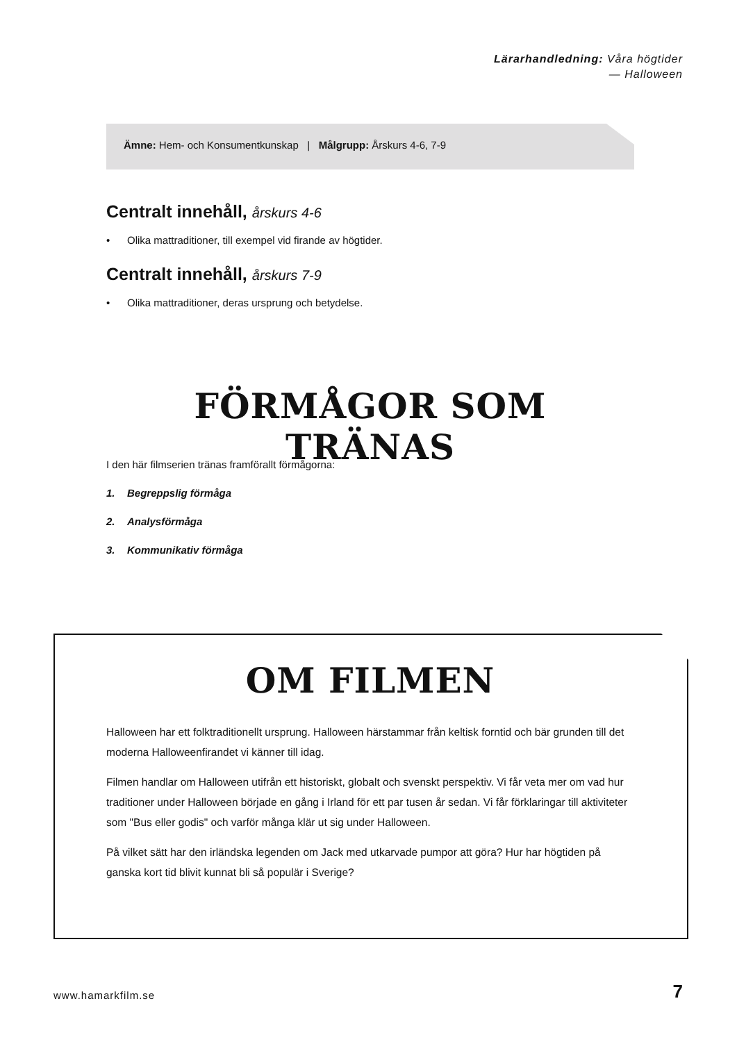Lärarhandledning: Våra högtider
— Halloween
Ämne: Hem- och Konsumentkunskap | Målgrupp: Årskurs 4-6, 7-9
Centralt innehåll, årskurs 4-6
• Olika mattraditioner, till exempel vid firande av högtider.
Centralt innehåll, årskurs 7-9
• Olika mattraditioner, deras ursprung och betydelse.
FÖRMÅGOR SOM TRÄNAS
I den här filmserien tränas framförallt förmågorna:
1. Begreppslig förmåga
2. Analysförmåga
3. Kommunikativ förmåga
OM FILMEN
Halloween har ett folktraditionellt ursprung. Halloween härstammar från keltisk forntid och bär grunden till det moderna Halloweenfirandet vi känner till idag.
Filmen handlar om Halloween utifrån ett historiskt, globalt och svenskt perspektiv. Vi får veta mer om vad hur traditioner under Halloween började en gång i Irland för ett par tusen år sedan. Vi får förklaringar till aktiviteter som "Bus eller godis" och varför många klär ut sig under Halloween.
På vilket sätt har den irländska legenden om Jack med utkarvade pumpor att göra? Hur har högtiden på ganska kort tid blivit kunnat bli så populär i Sverige?
www.hamarkfilm.se 7